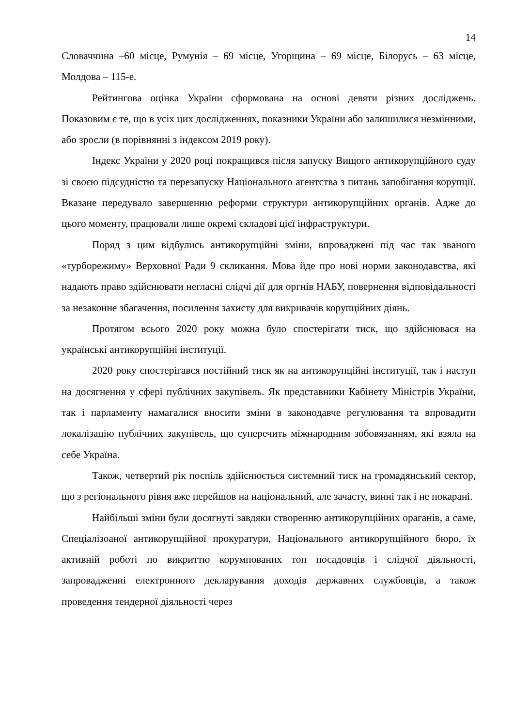14
Словаччина –60 місце, Румунія – 69 місце, Угорщина – 69 місце, Білорусь – 63 місце, Молдова – 115-е.
Рейтингова оцінка України сформована на основі девяти різних досліджень. Показовим є те, що в усіх цих дослідженнях, показники України або залишилися незмінними, або зросли (в порівнянні з індексом 2019 року).
Індекс України у 2020 році покращився після запуску Вищого антикорупційного суду зі своєю підсудністю та перезапуску Національного агентства з питань запобігання корупції. Вказане передувало завершенню реформи структури антикорупційних органів. Адже до цього моменту, працювали лише окремі складові цієї інфраструктури.
Поряд з цим відбулись антикорупційні зміни, впроваджені під час так званого «турборежиму» Верховної Ради 9 скликання. Мова йде про нові норми законодавства, які надають право здійснювати негласні слідчі дії для оргнів НАБУ, повернення відповідальності за незаконне збагачення, посилення захисту для викривачів корупційних діянь.
Протягом всього 2020 року можна було спостерігати тиск, що здійснювася на українські антикорупційні інституції.
2020 року спостерігався постійний тиск як на антикорупційні інституції, так і наступ на досягнення у сфері публічних закупівель. Як представники Кабінету Міністрів України, так і парламенту намагалися вносити зміни в законодавче регулювання та впровадити локалізацію публічних закупівель, що суперечить міжнародним зобовязанням, які взяла на себе Україна.
Також, четвертий рік поспіль здійснюється системний тиск на громадянський сектор, що з регіонального рівня вже перейшов на національний, але зачасту, винні так і не покарані.
Найбільші зміни були досягнуті завдяки створенню антикорупційних ораганів, а саме, Спеціалізоаної антикорупційної прокуратури, Національного антикорупційного бюро, їх активній роботі по викриттю корумпованих топ посадовців і слідчої діяльності, запровадженні електронного декларування доходів державних службовців, а також проведення тендерної діяльності через